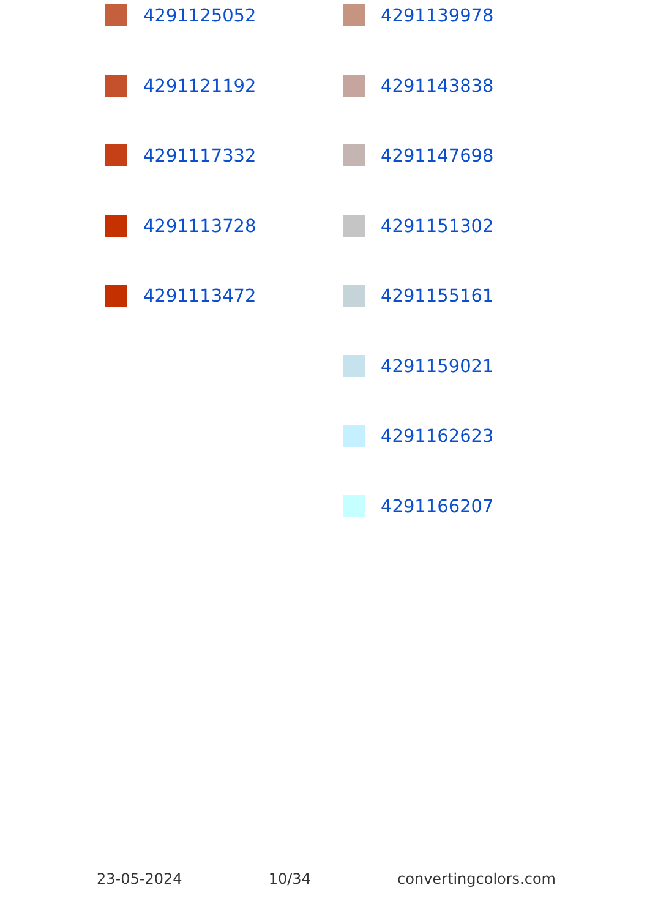4291125052
4291121192
4291117332
4291113728
4291113472
4291139978
4291143838
4291147698
4291151302
4291155161
4291159021
4291162623
4291166207
23-05-2024 10/34 convertingcolors.com